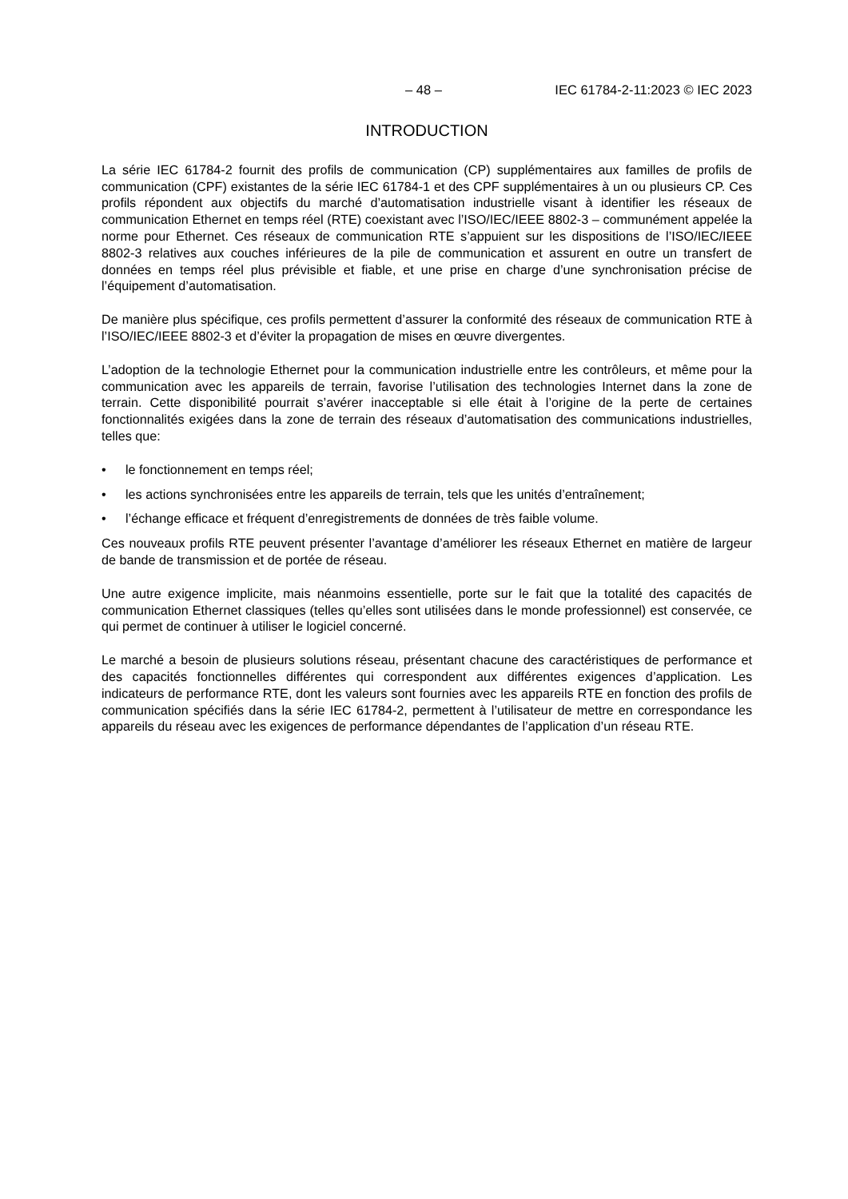– 48 – IEC 61784-2-11:2023 © IEC 2023
INTRODUCTION
La série IEC 61784-2 fournit des profils de communication (CP) supplémentaires aux familles de profils de communication (CPF) existantes de la série IEC 61784-1 et des CPF supplémentaires à un ou plusieurs CP. Ces profils répondent aux objectifs du marché d’automatisation industrielle visant à identifier les réseaux de communication Ethernet en temps réel (RTE) coexistant avec l’ISO/IEC/IEEE 8802-3 – communément appelée la norme pour Ethernet. Ces réseaux de communication RTE s’appuient sur les dispositions de l’ISO/IEC/IEEE 8802-3 relatives aux couches inférieures de la pile de communication et assurent en outre un transfert de données en temps réel plus prévisible et fiable, et une prise en charge d’une synchronisation précise de l’équipement d’automatisation.
De manière plus spécifique, ces profils permettent d’assurer la conformité des réseaux de communication RTE à l’ISO/IEC/IEEE 8802-3 et d’éviter la propagation de mises en œuvre divergentes.
L’adoption de la technologie Ethernet pour la communication industrielle entre les contrôleurs, et même pour la communication avec les appareils de terrain, favorise l’utilisation des technologies Internet dans la zone de terrain. Cette disponibilité pourrait s’avérer inacceptable si elle était à l’origine de la perte de certaines fonctionnalités exigées dans la zone de terrain des réseaux d’automatisation des communications industrielles, telles que:
• le fonctionnement en temps réel;
• les actions synchronisées entre les appareils de terrain, tels que les unités d’entraînement;
• l’échange efficace et fréquent d’enregistrements de données de très faible volume.
Ces nouveaux profils RTE peuvent présenter l’avantage d’améliorer les réseaux Ethernet en matière de largeur de bande de transmission et de portée de réseau.
Une autre exigence implicite, mais néanmoins essentielle, porte sur le fait que la totalité des capacités de communication Ethernet classiques (telles qu’elles sont utilisées dans le monde professionnel) est conservée, ce qui permet de continuer à utiliser le logiciel concerné.
Le marché a besoin de plusieurs solutions réseau, présentant chacune des caractéristiques de performance et des capacités fonctionnelles différentes qui correspondent aux différentes exigences d’application. Les indicateurs de performance RTE, dont les valeurs sont fournies avec les appareils RTE en fonction des profils de communication spécifiés dans la série IEC 61784-2, permettent à l’utilisateur de mettre en correspondance les appareils du réseau avec les exigences de performance dépendantes de l’application d’un réseau RTE.